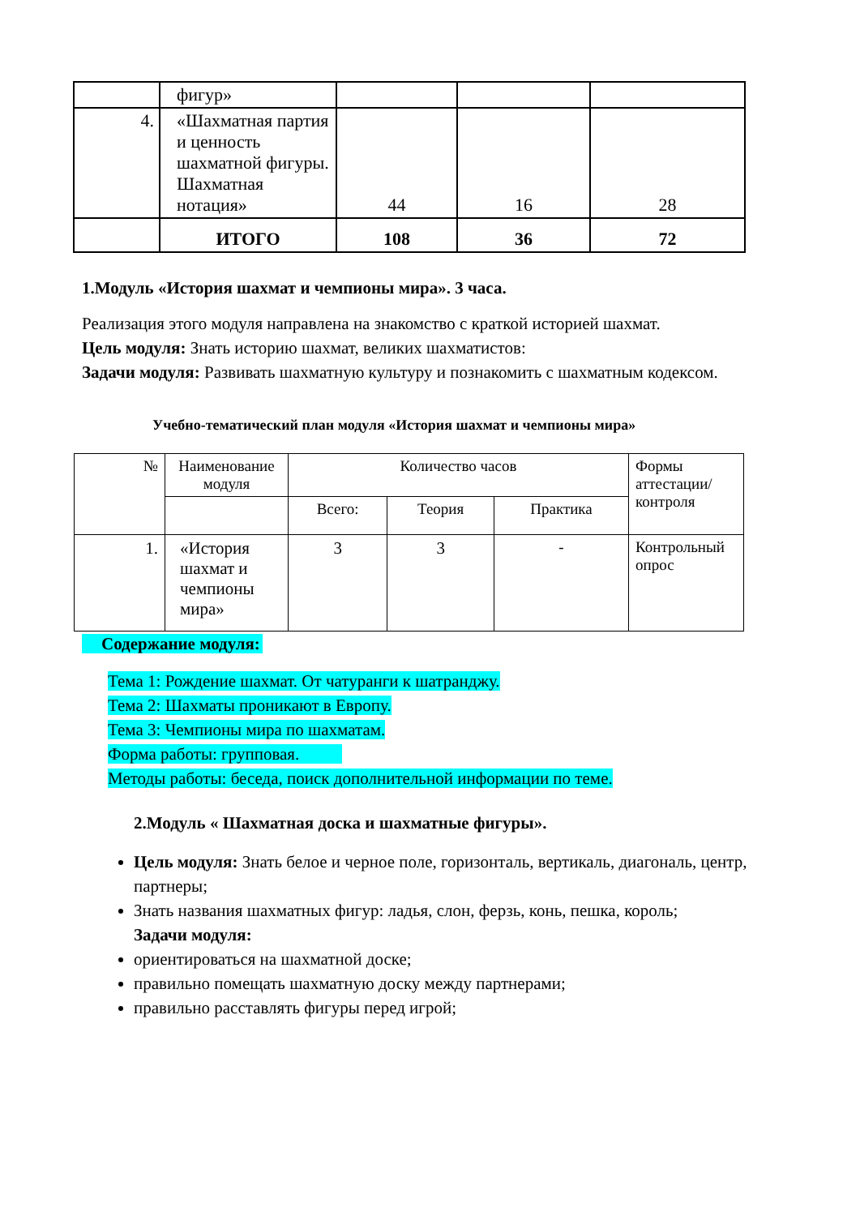| | фигур» | | | |
| 4. | «Шахматная партия и ценность шахматной фигуры. Шахматная нотация» | 44 | 16 | 28 |
| | ИТОГО | 108 | 36 | 72 |
1.Модуль «История шахмат и чемпионы мира». 3 часа.
Реализация этого модуля направлена на знакомство с краткой историей шахмат.
Цель модуля: Знать историю шахмат, великих шахматистов:
Задачи модуля: Развивать шахматную культуру и познакомить с шахматным кодексом.
Учебно-тематический план модуля «История шахмат и чемпионы мира»
| № | Наименование модуля | Количество часов | | | Формы аттестации/ контроля |
| | | Всего: | Теория | Практика | |
| 1. | «История шахмат и чемпионы мира» | 3 | 3 | - | Контрольный опрос |
Содержание модуля:
Тема 1: Рождение шахмат. От чатуранги к шатранджу.
Тема 2: Шахматы проникают в Европу.
Тема 3: Чемпионы мира по шахматам.
Форма работы: групповая.
Методы работы: беседа, поиск дополнительной информации по теме.
2.Модуль « Шахматная доска и шахматные фигуры».
Цель модуля: Знать белое и черное поле, горизонталь, вертикаль, диагональ, центр, партнеры;
Знать названия шахматных фигур: ладья, слон, ферзь, конь, пешка, король;
Задачи модуля:
ориентироваться на шахматной доске;
правильно помещать шахматную доску между партнерами;
правильно расставлять фигуры перед игрой;